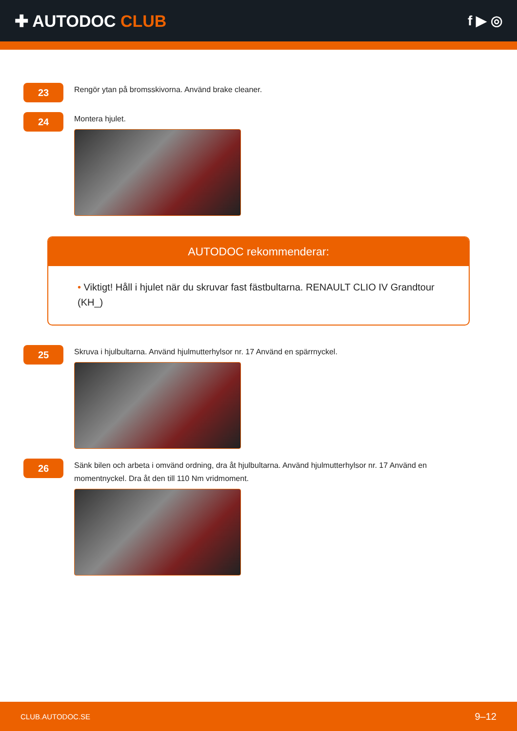✚ AUTODOC CLUB
f ▶ ◎
23
Rengör ytan på bromsskivorna. Använd brake cleaner.
24
Montera hjulet.
AUTODOC rekommenderar:
• Viktigt! Håll i hjulet när du skruvar fast fästbultarna. RENAULT CLIO IV Grandtour (KH_)
25
Skruva i hjulbultarna. Använd hjulmutterhylsor nr. 17 Använd en spärrnyckel.
26
Sänk bilen och arbeta i omvänd ordning, dra åt hjulbultarna. Använd hjulmutterhylsor nr. 17 Använd en momentnyckel. Dra åt den till 110 Nm vridmoment.
CLUB.AUTODOC.SE 9–12